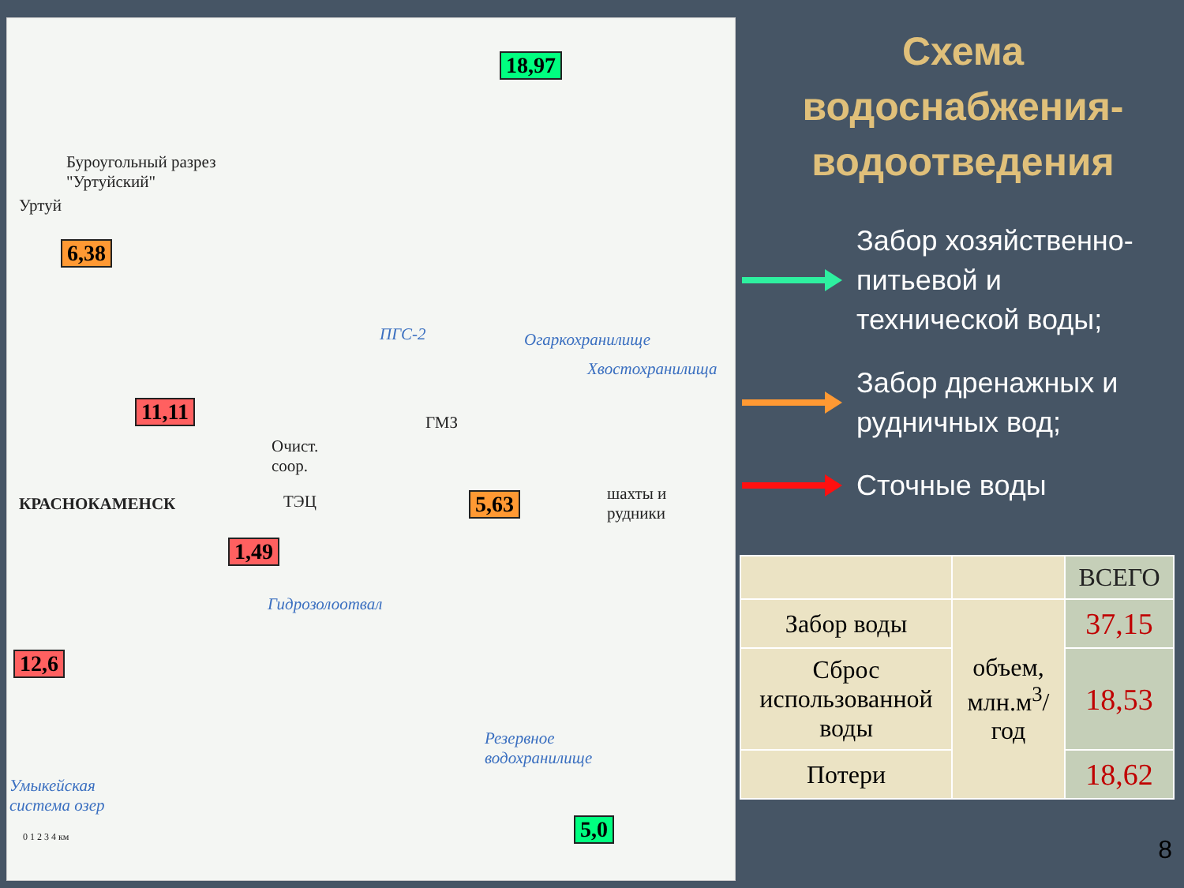Буроугольный разрез
"Уртуйский"
Уртуй
ПГС-2 Огаркохранилище
Хвостохранилища
ГМЗ
Очист.
соор.
ТЭЦ
шахты и
рудники
КРАСНОКАМЕНСК
Гидрозолоотвал
Резервное
водохранилище
Умыкейская
система озер
0 1 2 3 4 км
18,97
6,38
11,11
5,63
1,49
12,6
5,0
Схема
водоснабжения-
водоотведения
Забор хозяйственно-
питьевой и
технической воды;
Забор дренажных и
рудничных вод;
Сточные воды
| | | ВСЕГО |
| Забор воды | объем, млн.м<sup>3</sup>/ год | 37,15 |
| Сброс использованной воды | | 18,53 |
| Потери | | 18,62 |
8